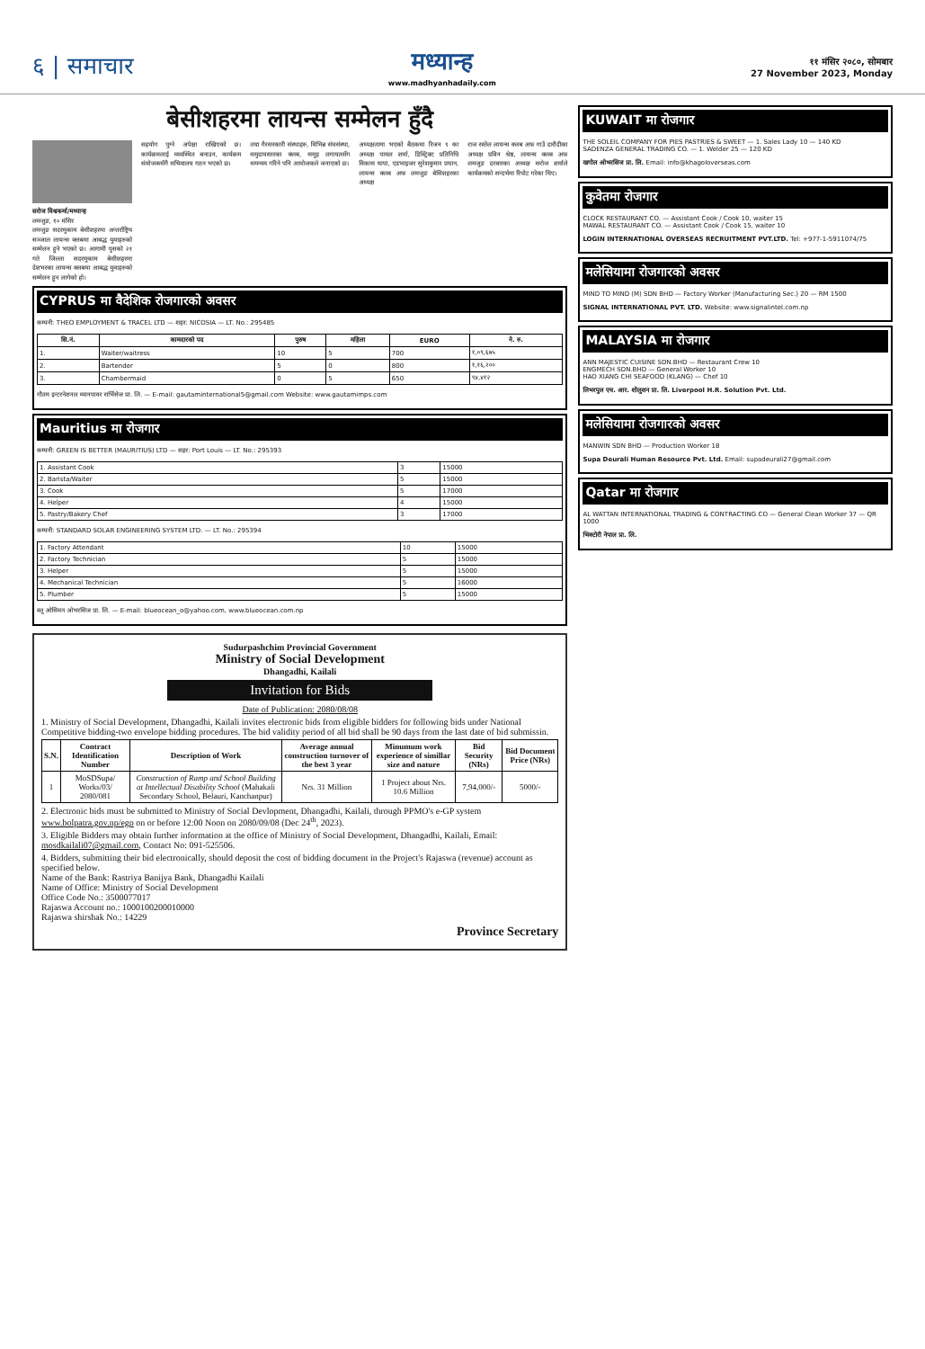६ | समाचार मध्यान्ह
www.madhyanhadaily.com
११ मंसिर २०८०, सोमबार
27 November 2023, Monday
बेसीशहरमा लायन्स सम्मेलन हुँदै
सरोज विश्वकर्मा/मध्यान्ह
लमजुङ, १० मंसिर
लमजुङ सदरमुकाम बेसीशहरमा अन्तर्राष्ट्रिय सञ्जाल लायन्स क्लबमा आबद्ध युवाहरुको सम्मेलन हुने भएको छ। आगामी पुसको २१ गते जिल्ला सदरमुकाम बेसीशहरमा देशभरका लायन्स क्लबमा आबद्ध युवाहरुको सम्मेलन हुन लागेको हो।
सहयोग पुग्ने अपेक्षा राखिएको छ। कार्यक्रमलाई व्यवस्थित बनाउन, कार्यक्रम संयोजकसँगै सचिवालय गठन भएको छ।
तथा गैरसरकारी संस्थाहरु, विभिन्न संघसंस्था, समुदायस्तरका क्लब, समूह लगायतसँग समन्वय गरिने पनि आयोजकले जनाएको छ।
अध्यक्षतामा भएको बैठकमा रिजन ९ का अध्यक्ष पायल शर्मा, डिस्ट्रिक्ट प्रतिनिधि विकास थापा, एडभाइजर सुरेशकुमार प्रधान, लायन्स क्लब अफ लमजुङ बेसिशहरका अध्यक्ष
राज रस्तेल लायन्स क्लब अफ गाउँ दारौदीका अध्यक्ष प्रविन श्रेष्ठ, लायन्स क्लब अफ लमजुङ दरबारका अध्यक्ष सरोज शर्माले कार्यक्रमको सन्दर्भमा रिपोट गरेका थिए।
CYPRUS मा वैदेशिक रोजगारको अवसर
कम्पनी: THEO EMPLOYMENT & TRACEL LTD — शहर: NICOSIA — LT. No.: 295485
| सि.नं. | कामदारको पद | पुरुष | महिला | EURO | ने. रु. |
| --- | --- | --- | --- | --- | --- |
| 1. | Waiter/waitress | 10 | 5 | 700 | १,०९,६७५ |
| 2. | Bartender | 5 | 0 | 800 | १,१६,२०० |
| 3. | Chambermaid | 0 | 5 | 650 | ९४,४१२ |
गौतम इन्टरनेशनल म्यानपावर सर्भिसेज प्रा. लि. — E-mail: gautaminternational5@gmail.com Website: www.gautamimps.com
Mauritius मा रोजगार
कम्पनी: GREEN IS BETTER (MAURITIUS) LTD — शहर: Port Louis — LT. No.: 295393
| 1. Assistant Cook | 3 | 15000 |
| 2. Barista/Waiter | 5 | 15000 |
| 3. Cook | 5 | 17000 |
| 4. Helper | 4 | 15000 |
| 5. Pastry/Bakery Chef | 3 | 17000 |
कम्पनी: STANDARD SOLAR ENGINEERING SYSTEM LTD. — LT. No.: 295394
| 1. Factory Attendant | 10 | 15000 |
| 2. Factory Technician | 5 | 15000 |
| 3. Helper | 5 | 15000 |
| 4. Mechanical Technician | 5 | 16000 |
| 5. Plumber | 5 | 15000 |
ब्लू ओसियन ओभरसिज प्रा. लि. — E-mail: blueocean_o@yahoo.com, www.blueocean.com.np
Sudurpashchim Provincial Government
Ministry of Social Development
Dhangadhi, Kailali
Invitation for Bids
Date of Publication: 2080/08/08
1. Ministry of Social Development, Dhangadhi, Kailali invites electronic bids from eligible bidders for following bids under National Competitive bidding-two envelope bidding procedures. The bid validity period of all bid shall be 90 days from the last date of bid submissin.
| S.N. | Contract Identification Number | Description of Work | Average annual construction turnover of the best 3 year | Minumum work experience of simillar size and nature | Bid Security (NRs) | Bid Document Price (NRs) |
| --- | --- | --- | --- | --- | --- | --- |
| 1 | MoSDSupa/ Works/03/ 2080/081 | Construction of Ramp and School Building at Intellectual Disability School (Mahakali Secondary School, Belauri, Kanchanpur) | Nrs. 31 Million | 1 Project about Nrs. 10.6 Million | 7,94,000/- | 5000/- |
2. Electronic bids must be submitted to Ministry of Social Devlopment, Dhangadhi, Kailali, through PPMO's e-GP system www.bolpatra.gov.np/egp on or before 12:00 Noon on 2080/09/08 (Dec 24<sup>th</sup>, 2023).
3. Eligible Bidders may obtain further information at the office of Ministry of Social Development, Dhangadhi, Kailali, Email: mosdkailali07@gmail.com, Contact No: 091-525506.
4. Bidders, submitting their bid electronically, should deposit the cost of bidding document in the Project's Rajaswa (revenue) account as specified below.
Name of the Bank: Rastriya Banijya Bank, Dhangadhi Kailali
Name of Office: Ministry of Social Development
Office Code No.: 3500077017
Rajaswa Account no.: 1000100200010000
Rajaswa shirshak No.: 14229
Province Secretary
KUWAIT मा रोजगार
THE SOLEIL COMPANY FOR PIES PASTRIES & SWEET — 1. Sales Lady 10 — 140 KD
SADENZA GENERAL TRADING CO. — 1. Welder 25 — 120 KD
खगोल ओभरसिज प्रा. लि. Email: info@khagoloverseas.com
कुवेतमा रोजगार
CLOCK RESTAURANT CO. — Assistant Cook / Cook 10, waiter 15
MAWAL RESTAURANT CO. — Assistant Cook / Cook 15, waiter 10
LOGIN INTERNATIONAL OVERSEAS RECRUITMENT PVT.LTD. Tel: +977-1-5911074/75
मलेसियामा रोजगारको अवसर
MIND TO MIND (M) SDN BHD — Factory Worker (Manufacturing Sec.) 20 — RM 1500
SIGNAL INTERNATIONAL PVT. LTD. Website: www.signalintel.com.np
MALAYSIA मा रोजगार
ANN MAJESTIC CUISINE SDN.BHD — Restaurant Crew 10
ENGMECH SDN.BHD — General Worker 10
HAO XIANG CHI SEAFOOD (KLANG) — Chef 10
लिभरपुल एच. आर. शोलुशन प्रा. लि. Liverpool H.R. Solution Pvt. Ltd.
मलेसियामा रोजगारको अवसर
MANWIN SDN BHD — Production Worker 18
Supa Deurali Human Resource Pvt. Ltd. Email: supadeurali27@gmail.com
Qatar मा रोजगार
AL WATTAN INTERNATIONAL TRADING & CONTRACTING CO — General Clean Worker 37 — QR 1000
भिक्टोरी नेपाल प्रा. लि.